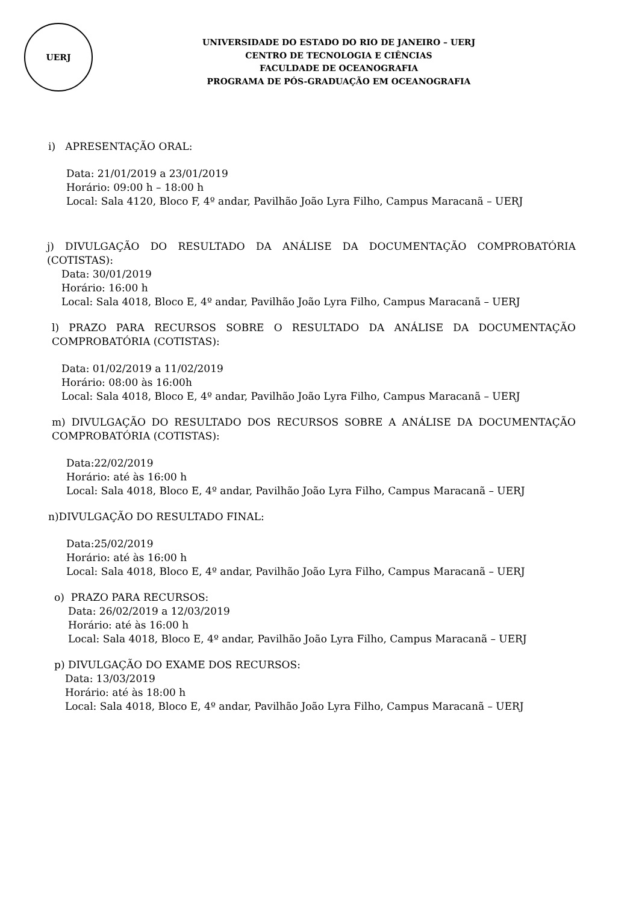UERJ
UNIVERSIDADE DO ESTADO DO RIO DE JANEIRO – UERJ
CENTRO DE TECNOLOGIA E CIÊNCIAS
FACULDADE DE OCEANOGRAFIA
PROGRAMA DE PÓS-GRADUAÇÃO EM OCEANOGRAFIA
i) APRESENTAÇÃO ORAL:
Data: 21/01/2019 a 23/01/2019
Horário: 09:00 h – 18:00 h
Local: Sala 4120, Bloco F, 4º andar, Pavilhão João Lyra Filho, Campus Maracanã – UERJ
j) DIVULGAÇÃO DO RESULTADO DA ANÁLISE DA DOCUMENTAÇÃO COMPROBATÓRIA (COTISTAS):
Data: 30/01/2019
Horário: 16:00 h
Local: Sala 4018, Bloco E, 4º andar, Pavilhão João Lyra Filho, Campus Maracanã – UERJ
l) PRAZO PARA RECURSOS SOBRE O RESULTADO DA ANÁLISE DA DOCUMENTAÇÃO COMPROBATÓRIA (COTISTAS):
Data: 01/02/2019 a 11/02/2019
Horário: 08:00 às 16:00h
Local: Sala 4018, Bloco E, 4º andar, Pavilhão João Lyra Filho, Campus Maracanã – UERJ
m) DIVULGAÇÃO DO RESULTADO DOS RECURSOS SOBRE A ANÁLISE DA DOCUMENTAÇÃO COMPROBATÓRIA (COTISTAS):
Data:22/02/2019
Horário: até às 16:00 h
Local: Sala 4018, Bloco E, 4º andar, Pavilhão João Lyra Filho, Campus Maracanã – UERJ
n)DIVULGAÇÃO DO RESULTADO FINAL:
Data:25/02/2019
Horário: até às 16:00 h
Local: Sala 4018, Bloco E, 4º andar, Pavilhão João Lyra Filho, Campus Maracanã – UERJ
o) PRAZO PARA RECURSOS:
Data: 26/02/2019 a 12/03/2019
Horário: até às 16:00 h
Local: Sala 4018, Bloco E, 4º andar, Pavilhão João Lyra Filho, Campus Maracanã – UERJ
p) DIVULGAÇÃO DO EXAME DOS RECURSOS:
Data: 13/03/2019
Horário: até às 18:00 h
Local: Sala 4018, Bloco E, 4º andar, Pavilhão João Lyra Filho, Campus Maracanã – UERJ